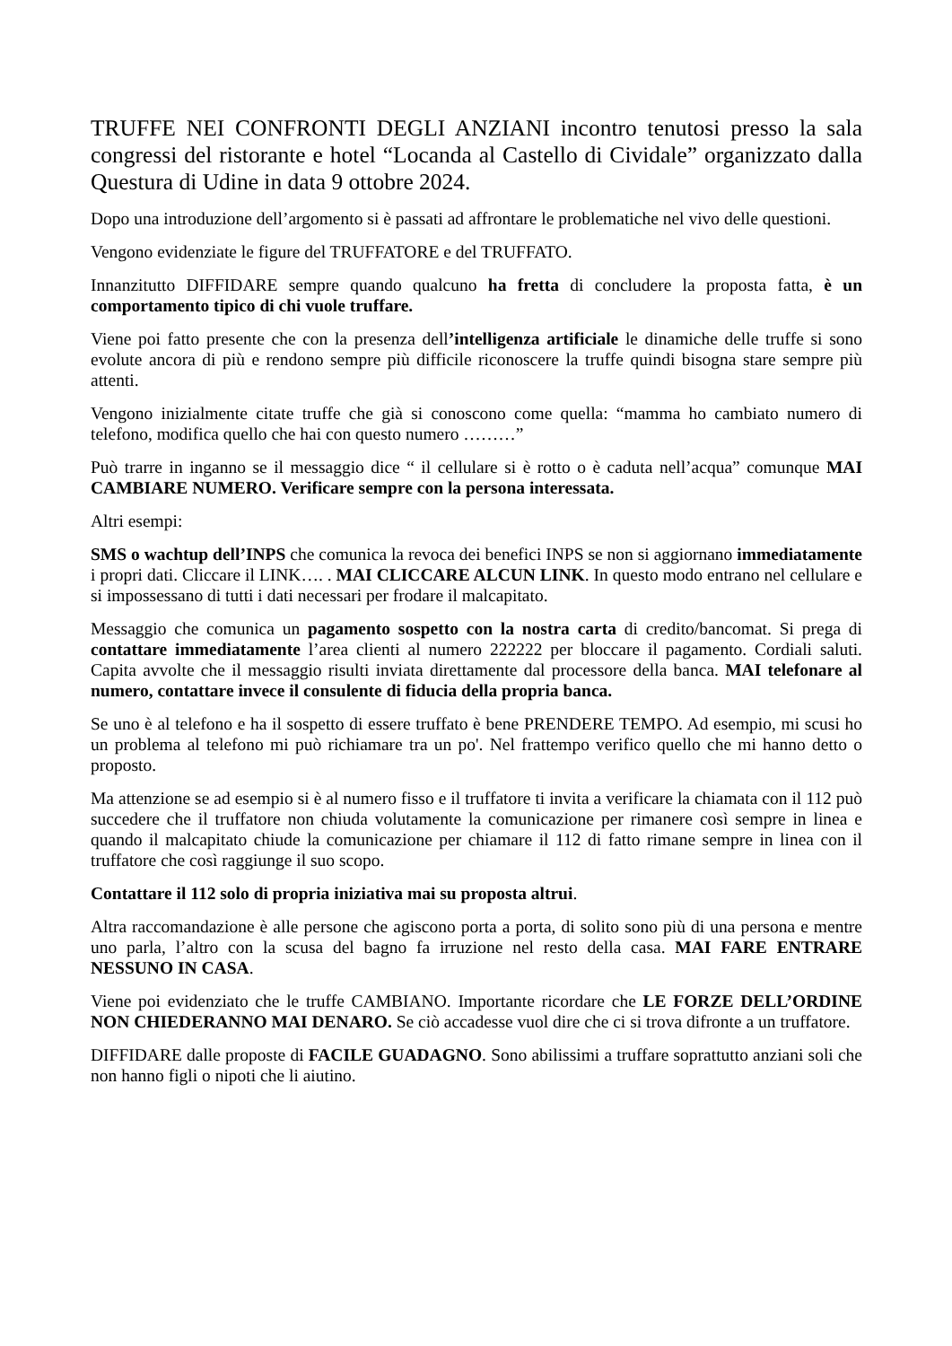TRUFFE NEI CONFRONTI DEGLI ANZIANI incontro tenutosi presso la sala congressi del ristorante e hotel “Locanda al Castello di Cividale” organizzato dalla Questura di Udine in data 9 ottobre 2024.
Dopo una introduzione dell’argomento si è passati ad affrontare le problematiche nel vivo delle questioni.
Vengono evidenziate le figure del TRUFFATORE e del TRUFFATO.
Innanzitutto DIFFIDARE sempre quando qualcuno ha fretta di concludere la proposta fatta, è un comportamento tipico di chi vuole truffare.
Viene poi fatto presente che con la presenza dell’intelligenza artificiale le dinamiche delle truffe si sono evolute ancora di più e rendono sempre più difficile riconoscere la truffe quindi bisogna stare sempre più attenti.
Vengono inizialmente citate truffe che già si conoscono come quella: “mamma ho cambiato numero di telefono, modifica quello che hai con questo numero ………”
Può trarre in inganno se il messaggio dice “ il cellulare si è rotto o è caduta nell’acqua” comunque MAI CAMBIARE NUMERO. Verificare sempre con la persona interessata.
Altri esempi:
SMS o wachtup dell’INPS che comunica la revoca dei benefici INPS se non si aggiornano immediatamente i propri dati. Cliccare il LINK…. . MAI CLICCARE ALCUN LINK. In questo modo entrano nel cellulare e si impossessano di tutti i dati necessari per frodare il malcapitato.
Messaggio che comunica un pagamento sospetto con la nostra carta di credito/bancomat. Si prega di contattare immediatamente l’area clienti al numero 222222 per bloccare il pagamento. Cordiali saluti. Capita avvolte che il messaggio risulti inviata direttamente dal processore della banca. MAI telefonare al numero, contattare invece il consulente di fiducia della propria banca.
Se uno è al telefono e ha il sospetto di essere truffato è bene PRENDERE TEMPO. Ad esempio, mi scusi ho un problema al telefono mi può richiamare tra un po'. Nel frattempo verifico quello che mi hanno detto o proposto.
Ma attenzione se ad esempio si è al numero fisso e il truffatore ti invita a verificare la chiamata con il 112 può succedere che il truffatore non chiuda volutamente la comunicazione per rimanere così sempre in linea e quando il malcapitato chiude la comunicazione per chiamare il 112 di fatto rimane sempre in linea con il truffatore che così raggiunge il suo scopo.
Contattare il 112 solo di propria iniziativa mai su proposta altrui.
Altra raccomandazione è alle persone che agiscono porta a porta, di solito sono più di una persona e mentre uno parla, l’altro con la scusa del bagno fa irruzione nel resto della casa. MAI FARE ENTRARE NESSUNO IN CASA.
Viene poi evidenziato che le truffe CAMBIANO. Importante ricordare che LE FORZE DELL’ORDINE NON CHIEDERANNO MAI DENARO. Se ciò accadesse vuol dire che ci si trova difronte a un truffatore.
DIFFIDARE dalle proposte di FACILE GUADAGNO. Sono abilissimi a truffare soprattutto anziani soli che non hanno figli o nipoti che li aiutino.